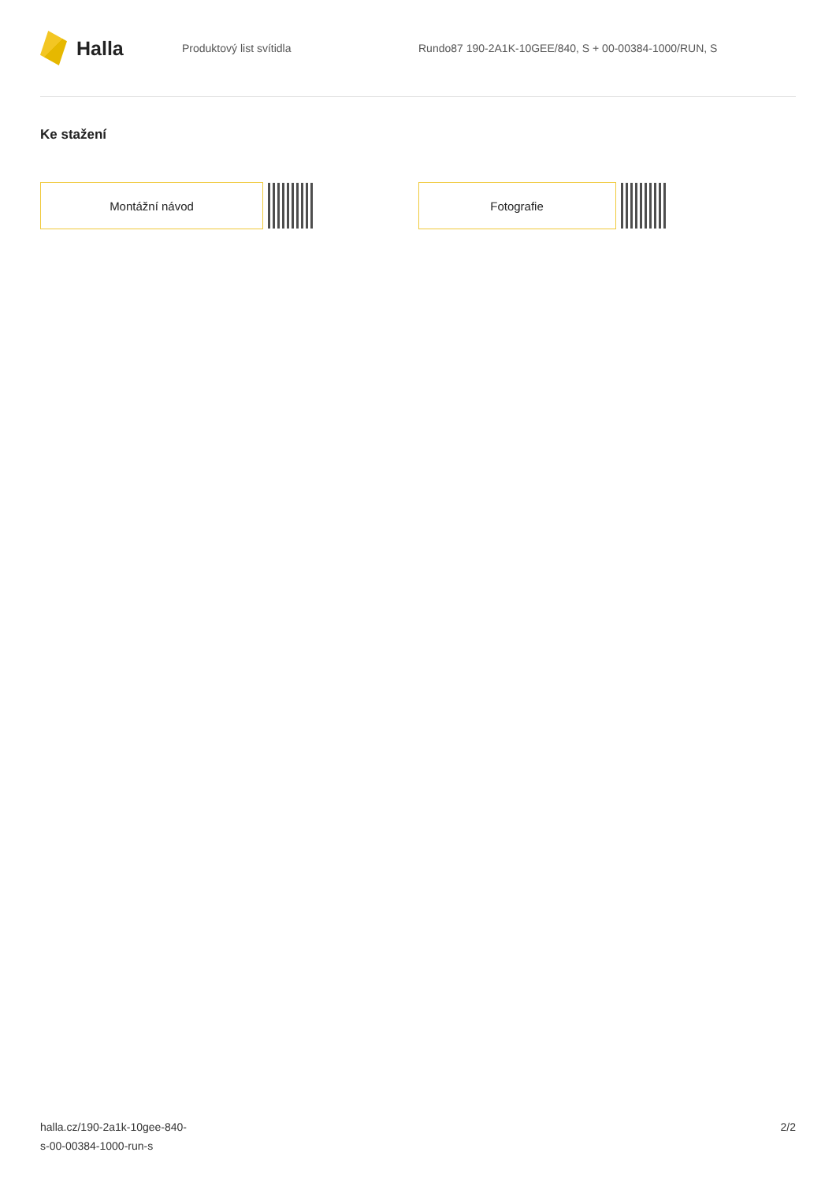Halla
Produktový list svítidla
Rundo87 190-2A1K-10GEE/840, S + 00-00384-1000/RUN, S
Ke stažení
Montážní návod Fotografie
halla.cz/190-2a1k-10gee-840-
s-00-00384-1000-run-s
2/2